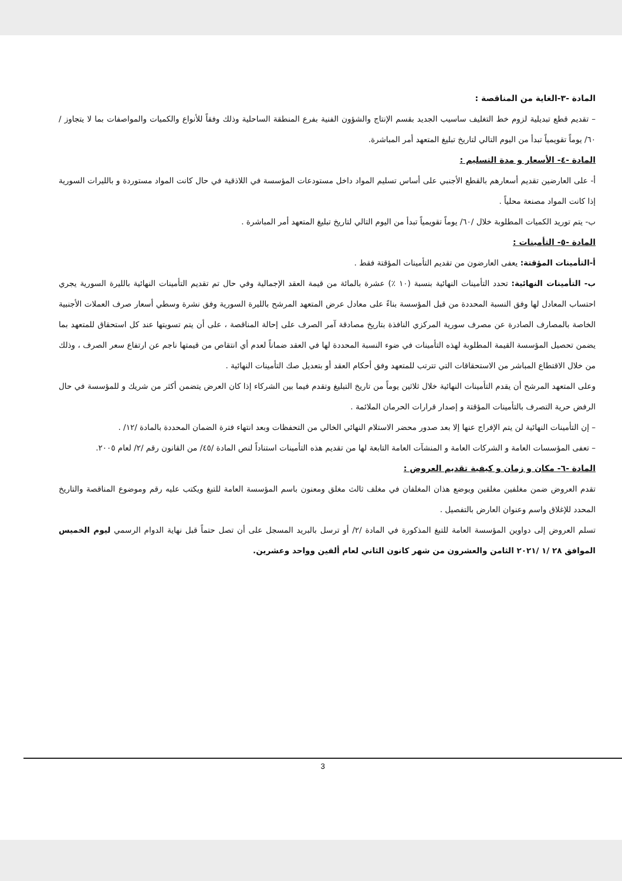المادة -٣-الغاية من المناقصة :
– تقديم قطع تبديلية لزوم خط التغليف ساسيب الجديد بقسم الإنتاج والشؤون الفنية بفرع المنطقة الساحلية وذلك وفقاً للأنواع والكميات والمواصفات بما لا يتجاوز / ٦٠/ يوماً تقويمياً تبدأ من اليوم التالي لتاريخ تبليغ المتعهد أمر المباشرة.
المادة -٤- الأسعار و مدة التسليم :
أ- على العارضين تقديم أسعارهم بالقطع الأجنبي على أساس تسليم المواد داخل مستودعات المؤسسة في اللاذقية في حال كانت المواد مستوردة و بالليرات السورية إذا كانت المواد مصنعة محلياً .
ب- يتم توريد الكميات المطلوبة خلال /٦٠/ يوماً تقويمياً تبدأ من اليوم التالي لتاريخ تبليغ المتعهد أمر المباشرة .
المادة -٥- التأمينات :
أ-التأمينات المؤقتة: يعفى العارضون من تقديم التأمينات المؤقتة فقط .
ب- التأمينات النهائية: تحدد التأمينات النهائية بنسبة (١٠ ٪) عشرة بالمائة من قيمة العقد الإجمالية وفي حال تم تقديم التأمينات النهائية بالليرة السورية يجري احتساب المعادل لها وفق النسبة المحددة من قبل المؤسسة بناءً على معادل عرض المتعهد المرشح بالليرة السورية وفق نشرة وسطي أسعار صرف العملات الأجنبية الخاصة بالمصارف الصادرة عن مصرف سورية المركزي النافذة بتاريخ مصادقة آمر الصرف على إحالة المناقصة ، على أن يتم تسويتها عند كل استحقاق للمتعهد بما يضمن تحصيل المؤسسة القيمة المطلوبة لهذه التأمينات في ضوء النسبة المحددة لها في العقد ضماناً لعدم أي انتقاص من قيمتها ناجم عن ارتفاع سعر الصرف ، وذلك من خلال الاقتطاع المباشر من الاستحقاقات التي تترتب للمتعهد وفق أحكام العقد أو بتعديل صك التأمينات النهائية .
وعلى المتعهد المرشح أن يقدم التأمينات النهائية خلال ثلاثين يوماً من تاريخ التبليغ وتقدم فيما بين الشركاء إذا كان العرض يتضمن أكثر من شريك و للمؤسسة في حال الرفض حرية التصرف بالتأمينات المؤقتة و إصدار قرارات الحرمان الملائمة .
– إن التأمينات النهائية لن يتم الإفراج عنها إلا بعد صدور محضر الاستلام النهائي الخالي من التحفظات وبعد انتهاء فترة الضمان المحددة بالمادة /١٢/ .
– تعفى المؤسسات العامة و الشركات العامة و المنشآت العامة التابعة لها من تقديم هذه التأمينات استناداً لنص المادة /٤٥/ من القانون رقم /٢/ لعام ٢٠٠٥.
المادة -٦- مكان و زمان و كيفية تقديم العروض :
تقدم العروض ضمن مغلفين مغلقين ويوضع هذان المغلفان في مغلف ثالث مغلق ومعنون باسم المؤسسة العامة للتبغ ويكتب عليه رقم وموضوع المناقصة والتاريخ المحدد للإغلاق واسم وعنوان العارض بالتفصيل .
تسلم العروض إلى دواوين المؤسسة العامة للتبغ المذكورة في المادة /٢/ أو ترسل بالبريد المسجل على أن تصل حتماً قبل نهاية الدوام الرسمي ليوم الخميس الموافق ٢٨ /١ /٢٠٢١ الثامن والعشرون من شهر كانون الثاني لعام ألفين وواحد وعشرين.
3